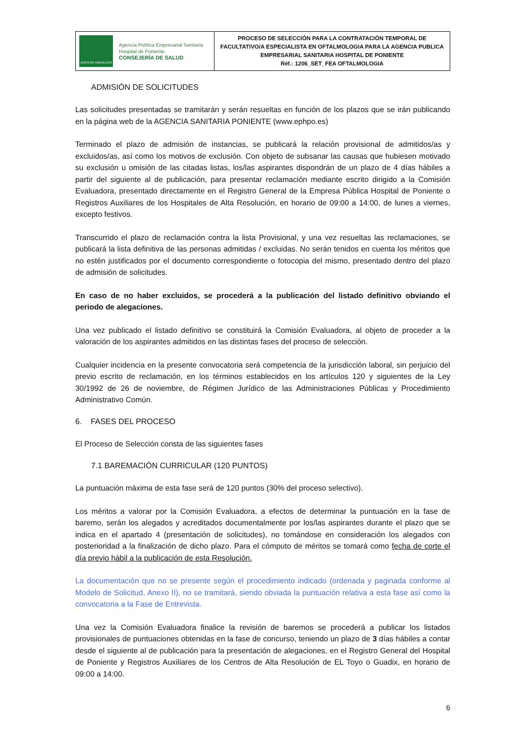| JUNTA DE ANDALUCIA Agencia Pública Empresarial Sanitaria Hospital de Poniente CONSEJERÍA DE SALUD | PROCESO DE SELECCIÓN PARA LA CONTRATACIÓN TEMPORAL DE FACULTATIVO/A ESPECIALISTA EN OFTALMOLOGIA PARA LA AGENCIA PUBLICA EMPRESARIAL SANITARIA HOSPITAL DE PONIENTE Réf.: 1206_SET_FEA OFTALMOLOGIA |
ADMISIÓN DE SOLICITUDES
Las solicitudes presentadas se tramitarán y serán resueltas en función de los plazos que se irán publicando en la página web de la AGENCIA SANITARIA PONIENTE (www.ephpo.es)
Terminado el plazo de admisión de instancias, se publicará la relación provisional de admitidos/as y excluidos/as, así como los motivos de exclusión. Con objeto de subsanar las causas que hubiesen motivado su exclusión u omisión de las citadas listas, los/las aspirantes dispondrán de un plazo de 4 días hábiles a partir del siguiente al de publicación, para presentar reclamación mediante escrito dirigido a la Comisión Evaluadora, presentado directamente en el Registro General de la Empresa Pública Hospital de Poniente o Registros Auxiliares de los Hospitales de Alta Resolución, en horario de 09:00 a 14:00, de lunes a viernes, excepto festivos.
Transcurrido el plazo de reclamación contra la lista Provisional, y una vez resueltas las reclamaciones, se publicará la lista definitiva de las personas admitidas / excluidas. No serán tenidos en cuenta los méritos que no estén justificados por el documento correspondiente o fotocopia del mismo, presentado dentro del plazo de admisión de solicitudes.
En caso de no haber excluidos, se procederá a la publicación del listado definitivo obviando el periodo de alegaciones.
Una vez publicado el listado definitivo se constituirá la Comisión Evaluadora, al objeto de proceder a la valoración de los aspirantes admitidos en las distintas fases del proceso de selección.
Cualquier incidencia en la presente convocatoria será competencia de la jurisdicción laboral, sin perjuicio del previo escrito de reclamación, en los términos establecidos en los artículos 120 y siguientes de la Ley 30/1992 de 26 de noviembre, de Régimen Jurídico de las Administraciones Públicas y Procedimiento Administrativo Común.
6. FASES DEL PROCESO
El Proceso de Selección consta de las siguientes fases
7.1 BAREMACIÓN CURRICULAR (120 PUNTOS)
La puntuación máxima de esta fase será de 120 puntos (30% del proceso selectivo).
Los méritos a valorar por la Comisión Evaluadora, a efectos de determinar la puntuación en la fase de baremo, serán los alegados y acreditados documentalmente por los/las aspirantes durante el plazo que se indica en el apartado 4 (presentación de solicitudes), no tomándose en consideración los alegados con posterioridad a la finalización de dicho plazo. Para el cómputo de méritos se tomará como fecha de corte el día previo hábil a la publicación de esta Resolución.
La documentación que no se presente según el procedimiento indicado (ordenada y paginada conforme al Modelo de Solicitud, Anexo II), no se tramitará, siendo obviada la puntuación relativa a esta fase así como la convocatoria a la Fase de Entrevista.
Una vez la Comisión Evaluadora finalice la revisión de baremos se procederá a publicar los listados provisionales de puntuaciones obtenidas en la fase de concurso, teniendo un plazo de 3 días hábiles a contar desde el siguiente al de publicación para la presentación de alegaciones, en el Registro General del Hospital de Poniente y Registros Auxiliares de los Centros de Alta Resolución de EL Toyo o Guadix, en horario de 09:00 a 14:00.
6